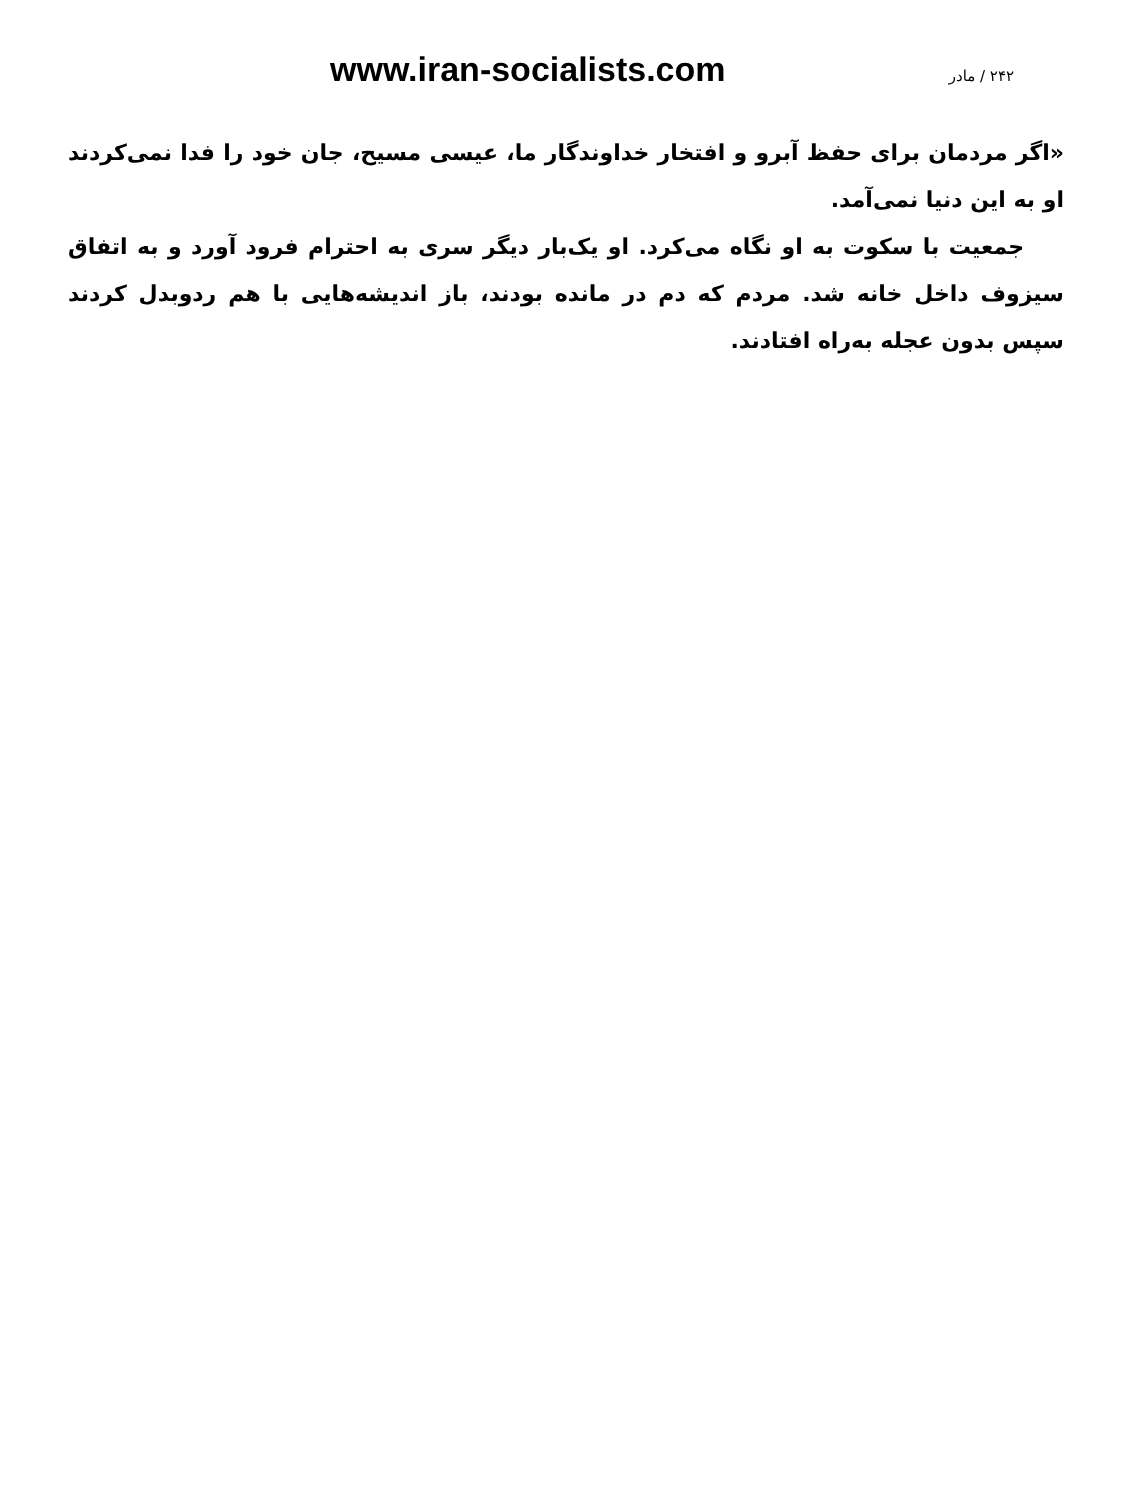www.iran-socialists.com ۲۴۲ / مادر
«اگر مردمان برای حفظ آبرو و افتخار خداوندگار ما، عیسی مسیح، جان خود را فدا نمی‌کردند او به این دنیا نمی‌آمد.
جمعیت با سکوت به او نگاه می‌کرد. او یک‌بار دیگر سری به احترام فرود آورد و به اتفاق سیزوف داخل خانه شد. مردم که دم در مانده بودند، باز اندیشه‌هایی با هم ردوبدل کردند سپس بدون عجله به‌راه افتادند.